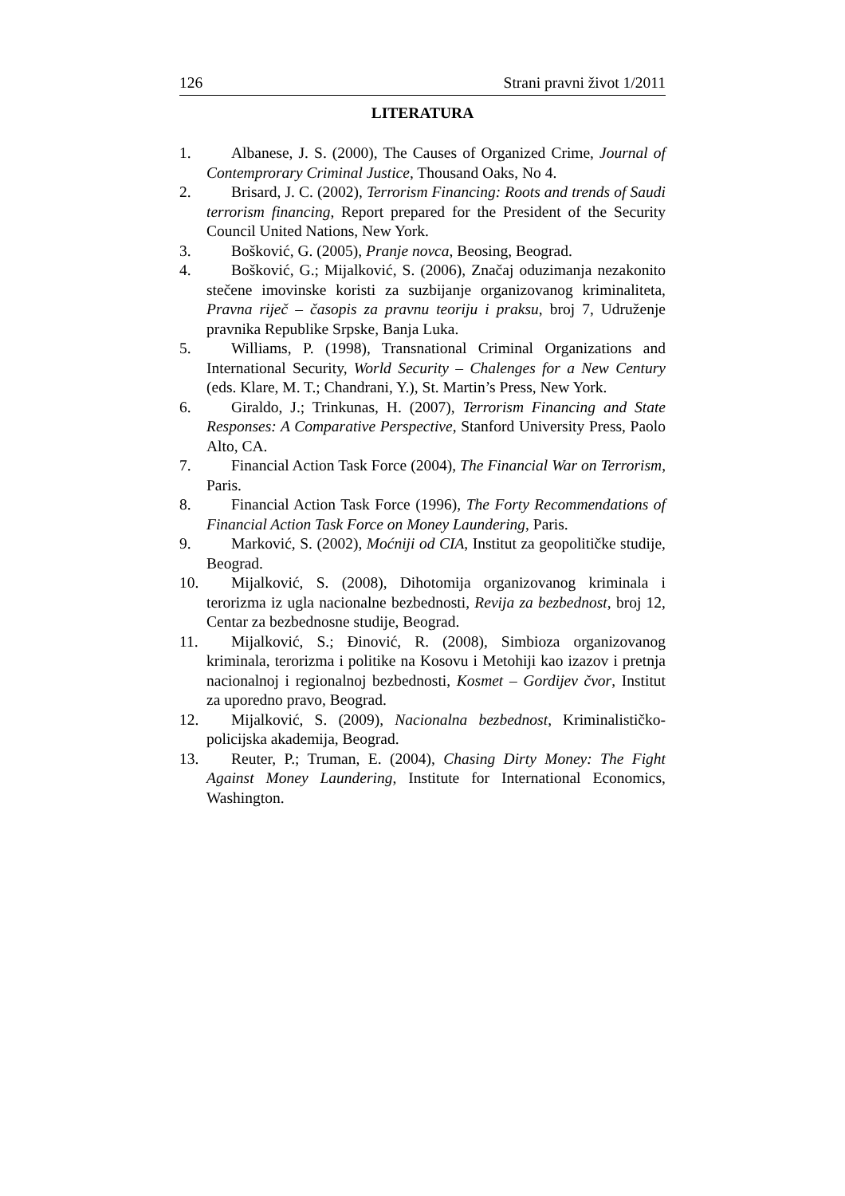126 Strani pravni život 1/2011
LITERATURA
1. Albanese, J. S. (2000), The Causes of Organized Crime, Journal of Contemprorary Criminal Justice, Thousand Oaks, No 4.
2. Brisard, J. C. (2002), Terrorism Financing: Roots and trends of Saudi terrorism financing, Report prepared for the President of the Security Council United Nations, New York.
3. Bošković, G. (2005), Pranje novca, Beosing, Beograd.
4. Bošković, G.; Mijalković, S. (2006), Značaj oduzimanja nezakonito stečene imovinske koristi za suzbijanje organizovanog kriminaliteta, Pravna riječ – časopis za pravnu teoriju i praksu, broj 7, Udruženje pravnika Republike Srpske, Banja Luka.
5. Williams, P. (1998), Transnational Criminal Organizations and International Security, World Security – Chalenges for a New Century (eds. Klare, M. T.; Chandrani, Y.), St. Martin’s Press, New York.
6. Giraldo, J.; Trinkunas, H. (2007), Terrorism Financing and State Responses: A Comparative Perspective, Stanford University Press, Paolo Alto, CA.
7. Financial Action Task Force (2004), The Financial War on Terrorism, Paris.
8. Financial Action Task Force (1996), The Forty Recommendations of Financial Action Task Force on Money Laundering, Paris.
9. Marković, S. (2002), Moćniji od CIA, Institut za geopolitičke studije, Beograd.
10.
Mijalković, S. (2008), Dihotomija organizovanog kriminala i terorizma iz ugla nacionalne bezbednosti, Revija za bezbednost, broj 12, Centar za bezbednosne studije, Beograd.
11.
Mijalković, S.; Đinović, R. (2008), Simbioza organizovanog kriminala, terorizma i politike na Kosovu i Metohiji kao izazov i pretnja nacionalnoj i regionalnoj bezbednosti, Kosmet – Gordijev čvor, Institut za uporedno pravo, Beograd.
12.
Mijalković, S. (2009), Nacionalna bezbednost, Kriminalističko-policijska akademija, Beograd.
13.
Reuter, P.; Truman, E. (2004), Chasing Dirty Money: The Fight Against Money Laundering, Institute for International Economics, Washington.